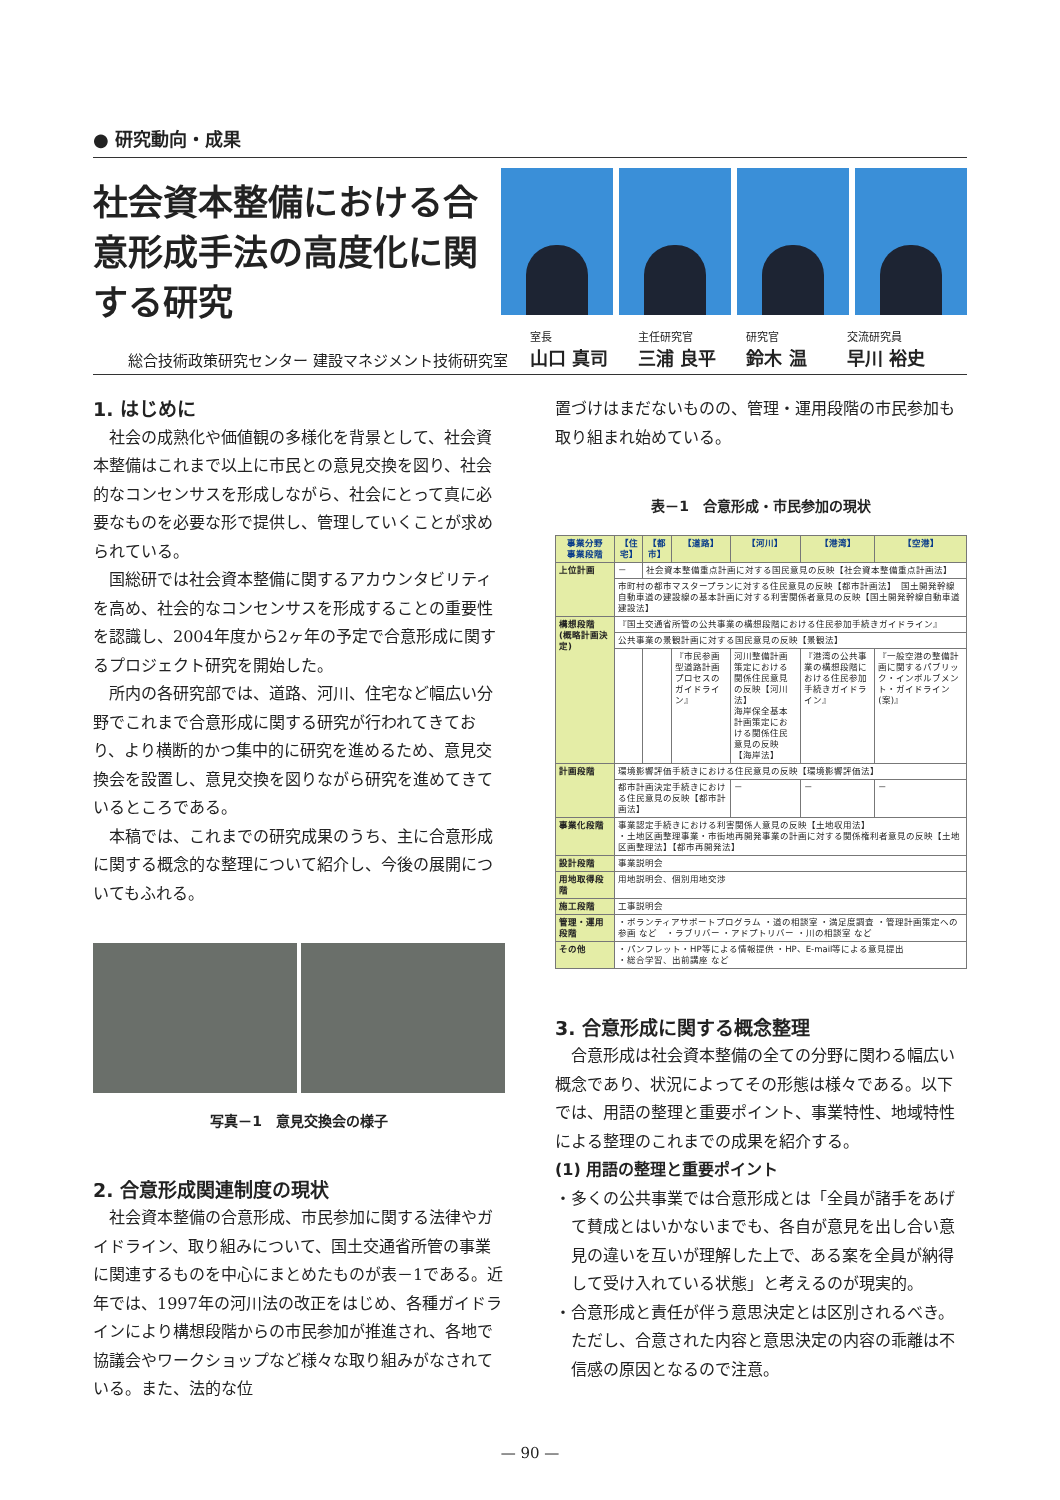● 研究動向・成果
社会資本整備における合意形成手法の高度化に関する研究
総合技術政策研究センター 建設マネジメント技術研究室 室長
山口 真司 主任研究官
三浦 良平 研究官
鈴木 温 交流研究員
早川 裕史
1. はじめに
社会の成熟化や価値観の多様化を背景として、社会資本整備はこれまで以上に市民との意見交換を図り、社会的なコンセンサスを形成しながら、社会にとって真に必要なものを必要な形で提供し、管理していくことが求められている。
国総研では社会資本整備に関するアカウンタビリティを高め、社会的なコンセンサスを形成することの重要性を認識し、2004年度から2ヶ年の予定で合意形成に関するプロジェクト研究を開始した。
所内の各研究部では、道路、河川、住宅など幅広い分野でこれまで合意形成に関する研究が行われてきており、より横断的かつ集中的に研究を進めるため、意見交換会を設置し、意見交換を図りながら研究を進めてきているところである。
本稿では、これまでの研究成果のうち、主に合意形成に関する概念的な整理について紹介し、今後の展開についてもふれる。
写真－1　意見交換会の様子
2. 合意形成関連制度の現状
社会資本整備の合意形成、市民参加に関する法律やガイドライン、取り組みについて、国土交通省所管の事業に関連するものを中心にまとめたものが表－1である。近年では、1997年の河川法の改正をはじめ、各種ガイドラインにより構想段階からの市民参加が推進され、各地で協議会やワークショップなど様々な取り組みがなされている。また、法的な位
置づけはまだないものの、管理・運用段階の市民参加も取り組まれ始めている。
表－1　合意形成・市民参加の現状
| 事業分野 事業段階 | 【住宅】 | 【都市】 | 【道路】 | 【河川】 | 【港湾】 | 【空港】 |
| --- | --- | --- | --- | --- | --- | --- |
| 上位計画 | － | 社会資本整備重点計画に対する国民意見の反映【社会資本整備重点計画法】 | | | | |
| | 市町村の都市マスタープランに対する住民意見の反映【都市計画法】 国土開発幹線自動車道の建設線の基本計画に対する利害関係者意見の反映【国土開発幹線自動車道建設法】 | | | | | |
| 構想段階 (概略計画決定) | 『国土交通省所管の公共事業の構想段階における住民参加手続きガイドライン』 | | | | | |
| | 公共事業の景観計画に対する国民意見の反映【景観法】 | | | | | |
| | | | 『市民参画型道路計画プロセスのガイドライン』 | 河川整備計画策定における関係住民意見の反映【河川法】 海岸保全基本計画策定における関係住民意見の反映【海岸法】 | 『港湾の公共事業の構想段階における住民参加手続きガイドライン』 | 『一般空港の整備計画に関するパブリック・インボルブメント・ガイドライン(案)』 |
| 計画段階 | 環境影響評価手続きにおける住民意見の反映【環境影響評価法】 | | | | | |
| | 都市計画決定手続きにおける住民意見の反映【都市計画法】 | | | － | － | － |
| 事業化段階 | 事業認定手続きにおける利害関係人意見の反映【土地収用法】 ・土地区画整理事業・市街地再開発事業の計画に対する関係権利者意見の反映【土地区画整理法】【都市再開発法】 | | | | | |
| 設計段階 | 事業説明会 | | | | | |
| 用地取得段階 | 用地説明会、個別用地交渉 | | | | | |
| 施工段階 | 工事説明会 | | | | | |
| 管理・運用段階 | ・ボランティアサポートプログラム ・道の相談室 ・満足度調査 ・管理計画策定への参画 など ・ラブリバー ・アドプトリバー ・川の相談室 など | | | | | |
| その他 | ・パンフレット・HP等による情報提供 ・HP、E-mail等による意見提出 ・総合学習、出前講座 など | | | | | |
3. 合意形成に関する概念整理
合意形成は社会資本整備の全ての分野に関わる幅広い概念であり、状況によってその形態は様々である。以下では、用語の整理と重要ポイント、事業特性、地域特性による整理のこれまでの成果を紹介する。
(1) 用語の整理と重要ポイント
・多くの公共事業では合意形成とは「全員が諸手をあげて賛成とはいかないまでも、各自が意見を出し合い意見の違いを互いが理解した上で、ある案を全員が納得して受け入れている状態」と考えるのが現実的。
・合意形成と責任が伴う意思決定とは区別されるべき。ただし、合意された内容と意思決定の内容の乖離は不信感の原因となるので注意。
— 90 —